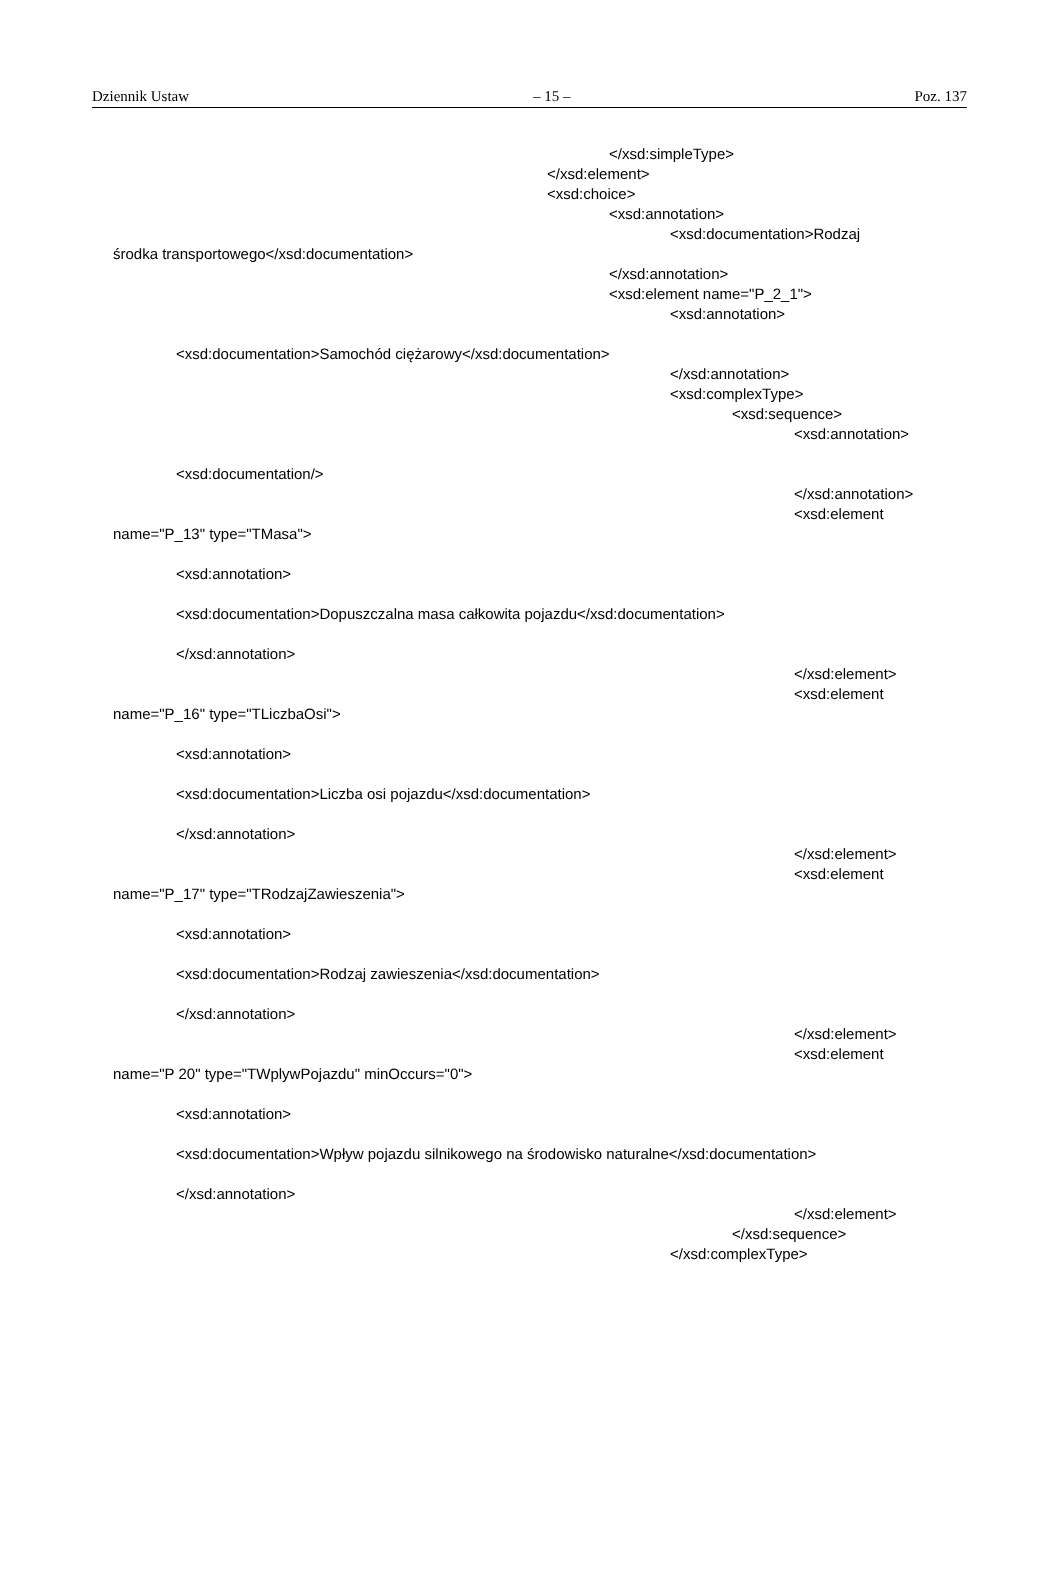Dziennik Ustaw – 15 – Poz. 137
</xsd:simpleType>
</xsd:element>
<xsd:choice>
<xsd:annotation>
<xsd:documentation>Rodzaj
środka transportowego</xsd:documentation>
</xsd:annotation>
<xsd:element name="P_2_1">
<xsd:annotation>
<xsd:documentation>Samochód ciężarowy</xsd:documentation>
</xsd:annotation>
<xsd:complexType>
<xsd:sequence>
<xsd:annotation>
<xsd:documentation/>
</xsd:annotation>
<xsd:element
name="P_13" type="TMasa">
<xsd:annotation>
<xsd:documentation>Dopuszczalna masa całkowita pojazdu</xsd:documentation>
</xsd:annotation>
</xsd:element>
<xsd:element
name="P_16" type="TLiczbaOsi">
<xsd:annotation>
<xsd:documentation>Liczba osi pojazdu</xsd:documentation>
</xsd:annotation>
</xsd:element>
<xsd:element
name="P_17" type="TRodzajZawieszenia">
<xsd:annotation>
<xsd:documentation>Rodzaj zawieszenia</xsd:documentation>
</xsd:annotation>
</xsd:element>
<xsd:element
name="P 20" type="TWplywPojazdu" minOccurs="0">
<xsd:annotation>
<xsd:documentation>Wpływ pojazdu silnikowego na środowisko naturalne</xsd:documentation>
</xsd:annotation>
</xsd:element>
</xsd:sequence>
</xsd:complexType>